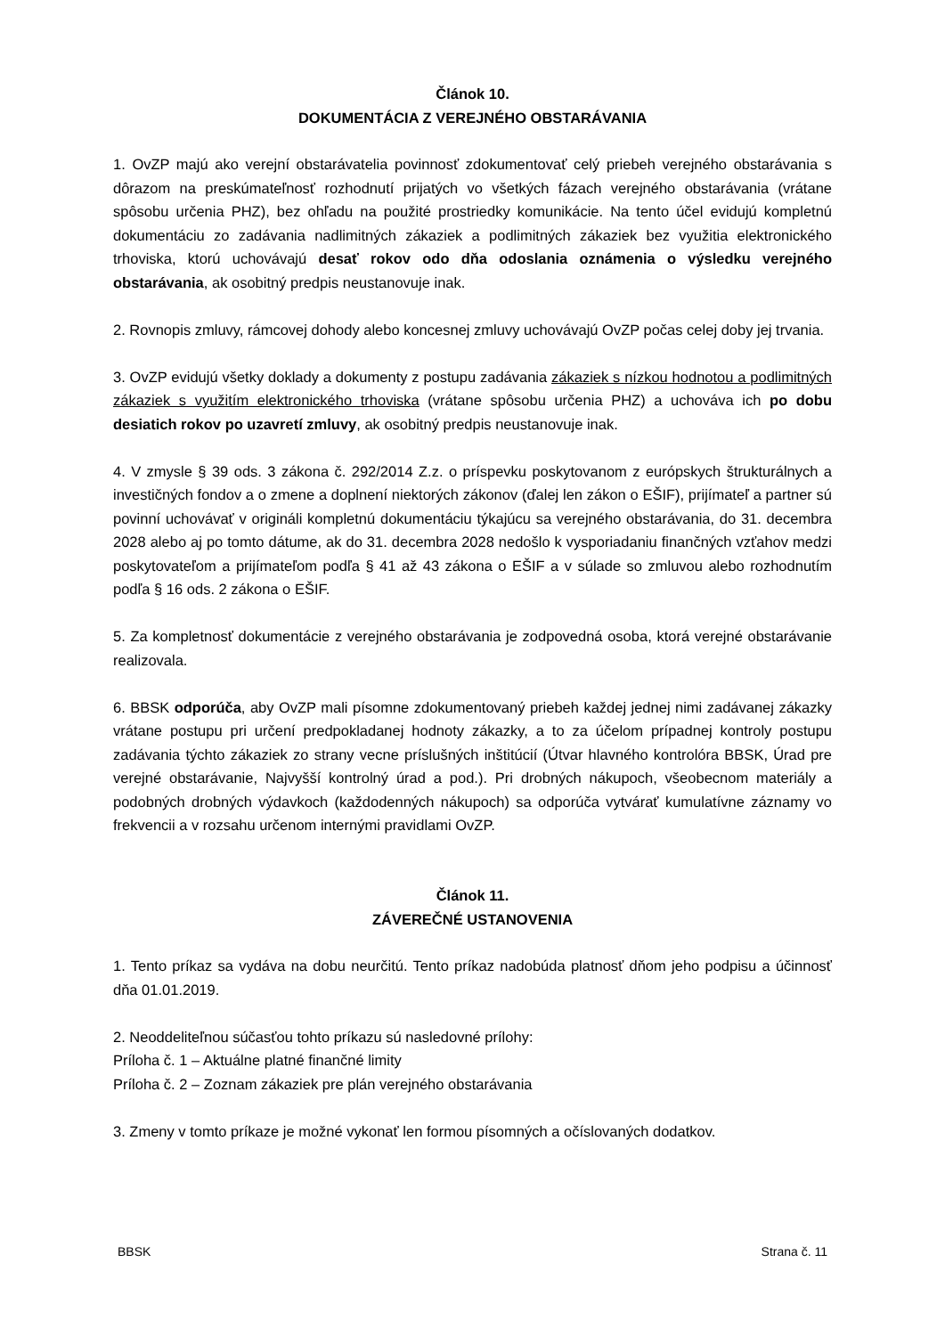Článok 10.
DOKUMENTÁCIA Z VEREJNÉHO OBSTARÁVANIA
1. OvZP majú ako verejní obstarávatelia povinnosť zdokumentovať celý priebeh verejného obstarávania s dôrazom na preskúmateľnosť rozhodnutí prijatých vo všetkých fázach verejného obstarávania (vrátane spôsobu určenia PHZ), bez ohľadu na použité prostriedky komunikácie. Na tento účel evidujú kompletnú dokumentáciu zo zadávania nadlimitných zákaziek a podlimitných zákaziek bez využitia elektronického trhoviska, ktorú uchovávajú desať rokov odo dňa odoslania oznámenia o výsledku verejného obstarávania, ak osobitný predpis neustanovuje inak.
2. Rovnopis zmluvy, rámcovej dohody alebo koncesnej zmluvy uchovávajú OvZP počas celej doby jej trvania.
3. OvZP evidujú všetky doklady a dokumenty z postupu zadávania zákaziek s nízkou hodnotou a podlimitných zákaziek s využitím elektronického trhoviska (vrátane spôsobu určenia PHZ) a uchováva ich po dobu desiatich rokov po uzavretí zmluvy, ak osobitný predpis neustanovuje inak.
4. V zmysle § 39 ods. 3 zákona č. 292/2014 Z.z. o príspevku poskytovanom z európskych štrukturálnych a investičných fondov a o zmene a doplnení niektorých zákonov (ďalej len zákon o EŠIF), prijímateľ a partner sú povinní uchovávať v origináli kompletnú dokumentáciu týkajúcu sa verejného obstarávania, do 31. decembra 2028 alebo aj po tomto dátume, ak do 31. decembra 2028 nedošlo k vysporiadaniu finančných vzťahov medzi poskytovateľom a prijímateľom podľa § 41 až 43 zákona o EŠIF a v súlade so zmluvou alebo rozhodnutím podľa § 16 ods. 2 zákona o EŠIF.
5. Za kompletnosť dokumentácie z verejného obstarávania je zodpovedná osoba, ktorá verejné obstarávanie realizovala.
6. BBSK odporúča, aby OvZP mali písomne zdokumentovaný priebeh každej jednej nimi zadávanej zákazky vrátane postupu pri určení predpokladanej hodnoty zákazky, a to za účelom prípadnej kontroly postupu zadávania týchto zákaziek zo strany vecne príslušných inštitúcií (Útvar hlavného kontrolóra BBSK, Úrad pre verejné obstarávanie, Najvyšší kontrolný úrad a pod.). Pri drobných nákupoch, všeobecnom materiály a podobných drobných výdavkoch (každodenných nákupoch) sa odporúča vytvárať kumulatívne záznamy vo frekvencii a v rozsahu určenom internými pravidlami OvZP.
Článok 11.
ZÁVEREČNÉ USTANOVENIA
1. Tento príkaz sa vydáva na dobu neurčitú. Tento príkaz nadobúda platnosť dňom jeho podpisu a účinnosť dňa 01.01.2019.
2. Neoddeliteľnou súčasťou tohto príkazu sú nasledovné prílohy:
Príloha č. 1 – Aktuálne platné finančné limity
Príloha č. 2 – Zoznam zákaziek pre plán verejného obstarávania
3. Zmeny v tomto príkaze je možné vykonať len formou písomných a očíslovaných dodatkov.
BBSK Strana č. 11